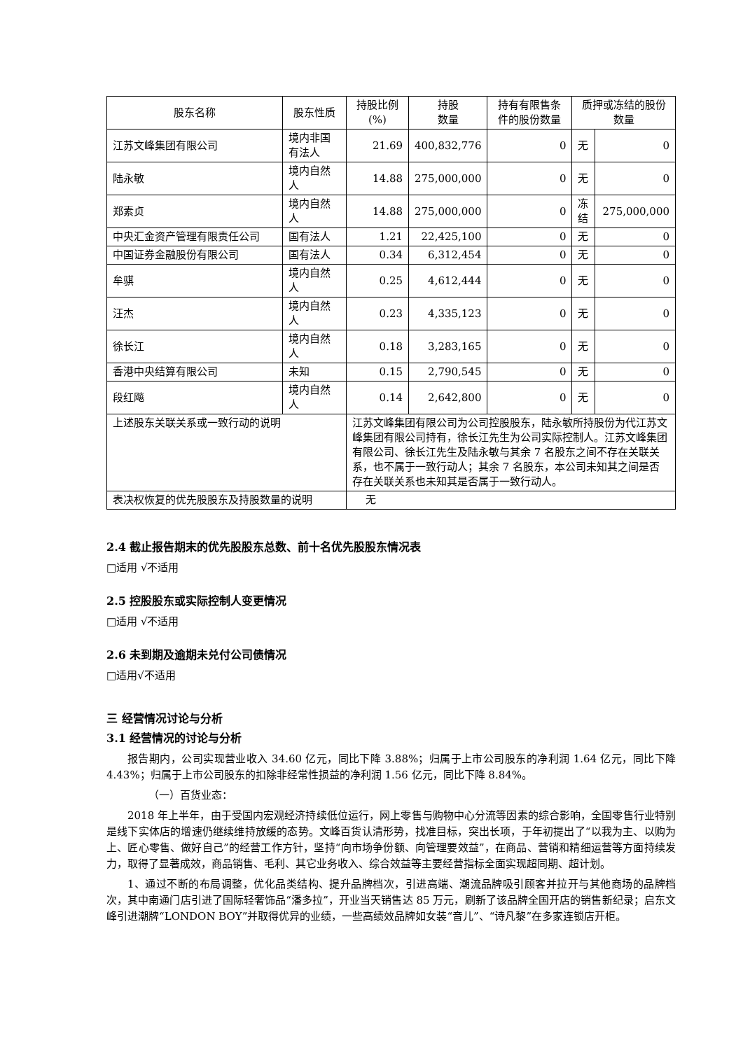| 股东名称 | 股东性质 | 持股比例(%) | 持股 数量 | 持有有限售条件的股份数量 | 质押或冻结的股份数量 | |
| --- | --- | --- | --- | --- | --- | --- |
| 江苏文峰集团有限公司 | 境内非国有法人 | 21.69 | 400,832,776 | 0 | 无 | 0 |
| 陆永敏 | 境内自然人 | 14.88 | 275,000,000 | 0 | 无 | 0 |
| 郑素贞 | 境内自然人 | 14.88 | 275,000,000 | 0 | 冻结 | 275,000,000 |
| 中央汇金资产管理有限责任公司 | 国有法人 | 1.21 | 22,425,100 | 0 | 无 | 0 |
| 中国证券金融股份有限公司 | 国有法人 | 0.34 | 6,312,454 | 0 | 无 | 0 |
| 牟骐 | 境内自然人 | 0.25 | 4,612,444 | 0 | 无 | 0 |
| 汪杰 | 境内自然人 | 0.23 | 4,335,123 | 0 | 无 | 0 |
| 徐长江 | 境内自然人 | 0.18 | 3,283,165 | 0 | 无 | 0 |
| 香港中央结算有限公司 | 未知 | 0.15 | 2,790,545 | 0 | 无 | 0 |
| 段红飚 | 境内自然人 | 0.14 | 2,642,800 | 0 | 无 | 0 |
| 上述股东关联关系或一致行动的说明 | | 江苏文峰集团有限公司为公司控股股东，陆永敏所持股份为代江苏文峰集团有限公司持有，徐长江先生为公司实际控制人。江苏文峰集团有限公司、徐长江先生及陆永敏与其余 7 名股东之间不存在关联关系，也不属于一致行动人；其余 7 名股东，本公司未知其之间是否存在关联关系也未知其是否属于一致行动人。 | | | | |
| 表决权恢复的优先股股东及持股数量的说明 | | 无 | | | | |
2.4 截止报告期末的优先股股东总数、前十名优先股股东情况表
□适用 √不适用
2.5 控股股东或实际控制人变更情况
□适用 √不适用
2.6 未到期及逾期未兑付公司债情况
□适用√不适用
三 经营情况讨论与分析
3.1 经营情况的讨论与分析
报告期内，公司实现营业收入 34.60 亿元，同比下降 3.88%；归属于上市公司股东的净利润 1.64 亿元，同比下降 4.43%；归属于上市公司股东的扣除非经常性损益的净利润 1.56 亿元，同比下降 8.84%。
（一）百货业态：
2018 年上半年，由于受国内宏观经济持续低位运行，网上零售与购物中心分流等因素的综合影响，全国零售行业特别是线下实体店的增速仍继续维持放缓的态势。文峰百货认清形势，找准目标，突出长项，于年初提出了“以我为主、以购为上、匠心零售、做好自己”的经营工作方针，坚持“向市场争份额、向管理要效益”，在商品、营销和精细运营等方面持续发力，取得了显著成效，商品销售、毛利、其它业务收入、综合效益等主要经营指标全面实现超同期、超计划。
1、通过不断的布局调整，优化品类结构、提升品牌档次，引进高端、潮流品牌吸引顾客并拉开与其他商场的品牌档次，其中南通门店引进了国际轻奢饰品“潘多拉”，开业当天销售达 85 万元，刷新了该品牌全国开店的销售新纪录；启东文峰引进潮牌“LONDON BOY”并取得优异的业绩，一些高绩效品牌如女装“音儿”、“诗凡黎”在多家连锁店开柜。